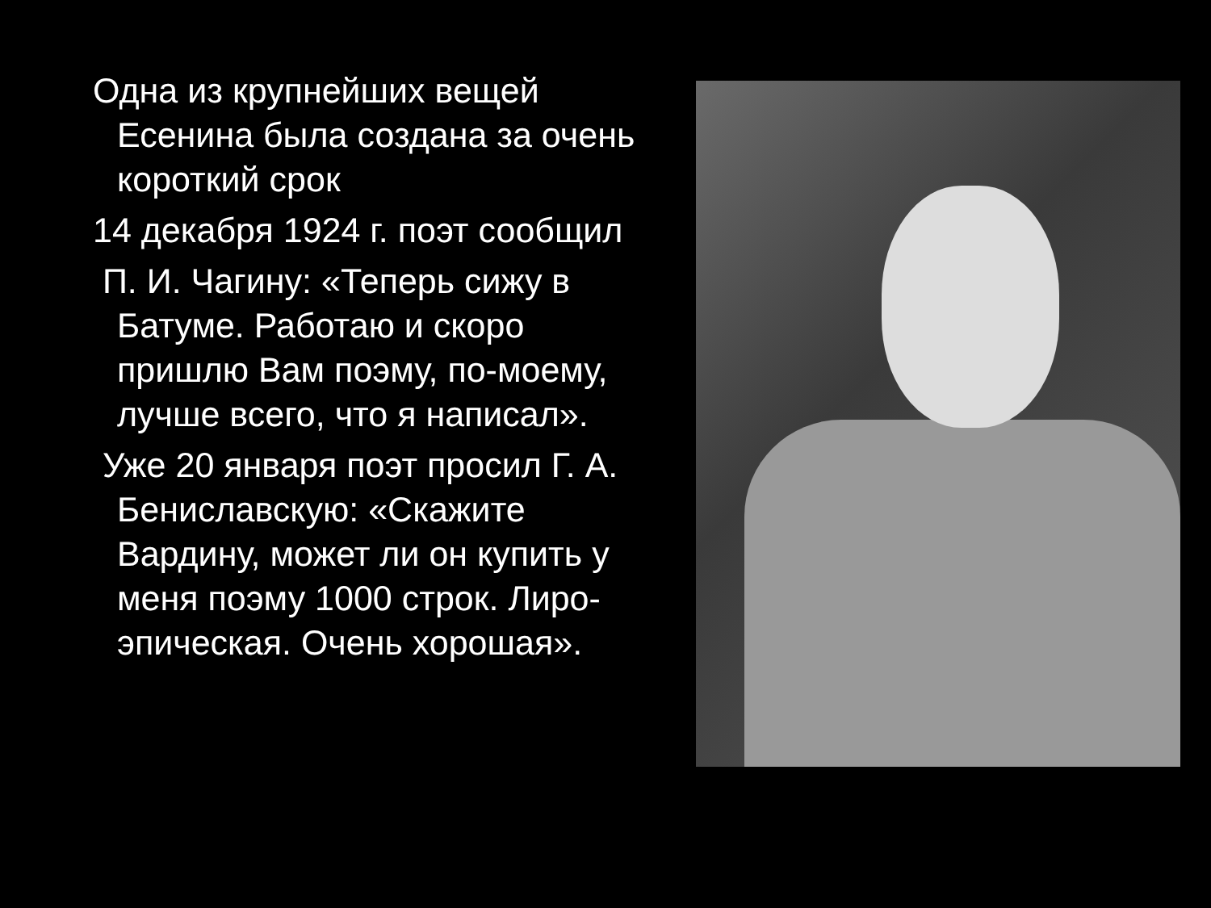Одна из крупнейших вещей Есенина была создана за очень короткий срок
14 декабря 1924 г. поэт сообщил
П. И. Чагину: «Теперь сижу в Батуме. Работаю и скоро пришлю Вам поэму, по-моему, лучше всего, что я написал».
Уже 20 января поэт просил Г. А. Бениславскую: «Скажите Вардину, может ли он купить у меня поэму 1000 строк. Лиро-эпическая. Очень хорошая».